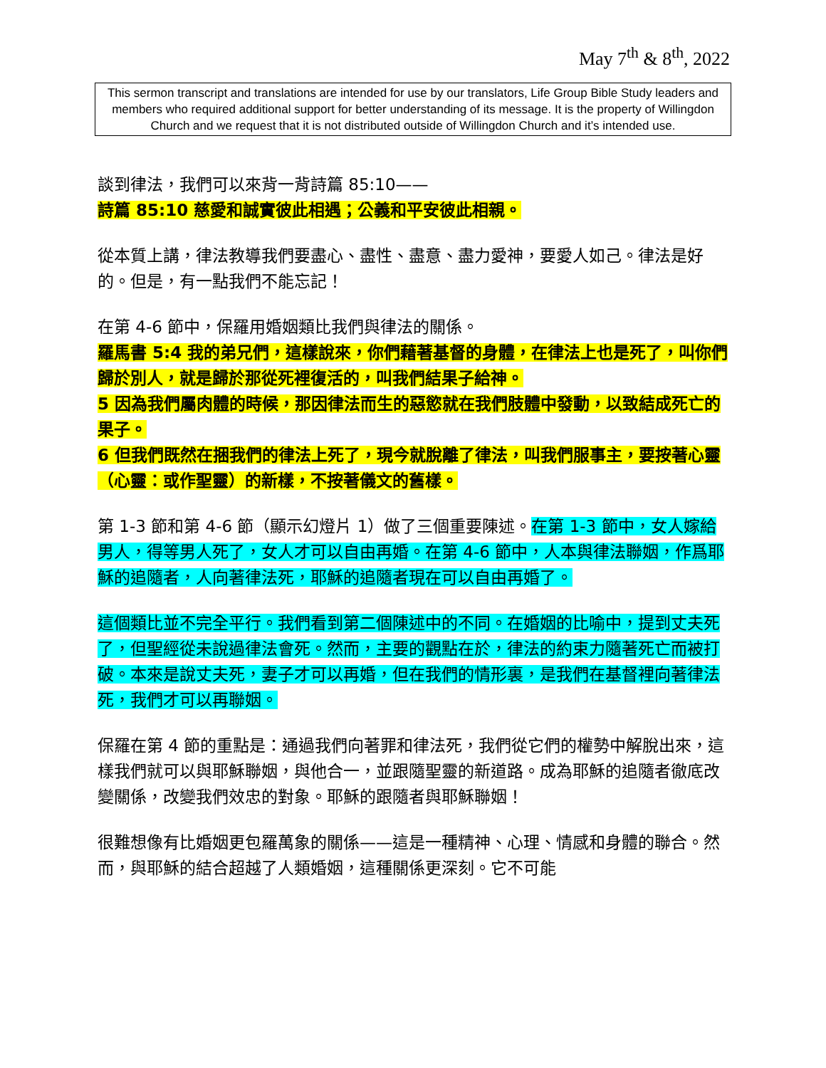May 7<sup>th</sup> & 8<sup>th</sup>, 2022
This sermon transcript and translations are intended for use by our translators, Life Group Bible Study leaders and members who required additional support for better understanding of its message. It is the property of Willingdon Church and we request that it is not distributed outside of Willingdon Church and it’s intended use.
談到律法，我們可以來背一背詩篇 85:10——
詩篇 85:10 慈愛和誠實彼此相遇；公義和平安彼此相親。
從本質上講，律法教導我們要盡心、盡性、盡意、盡力愛神，要愛人如己。律法是好的。但是，有一點我們不能忘記！
在第 4-6 節中，保羅用婚姻類比我們與律法的關係。
羅馬書 5:4 我的弟兄們，這樣說來，你們藉著基督的身體，在律法上也是死了，叫你們歸於別人，就是歸於那從死裡復活的，叫我們結果子給神。
5 因為我們屬肉體的時候，那因律法而生的惡慾就在我們肢體中發動，以致結成死亡的果子。
6 但我們既然在捆我們的律法上死了，現今就脫離了律法，叫我們服事主，要按著心靈（心靈：或作聖靈）的新樣，不按著儀文的舊樣。
第 1-3 節和第 4-6 節（顯示幻燈片 1）做了三個重要陳述。在第 1-3 節中，女人嫁給男人，得等男人死了，女人才可以自由再婚。在第 4-6 節中，人本與律法聯姻，作爲耶穌的追隨者，人向著律法死，耶穌的追隨者現在可以自由再婚了。
這個類比並不完全平行。我們看到第二個陳述中的不同。在婚姻的比喻中，提到丈夫死了，但聖經從未說過律法會死。然而，主要的觀點在於，律法的約束力隨著死亡而被打破。本來是說丈夫死，妻子才可以再婚，但在我們的情形裏，是我們在基督裡向著律法死，我們才可以再聯姻。
保羅在第 4 節的重點是：通過我們向著罪和律法死，我們從它們的權勢中解脫出來，這樣我們就可以與耶穌聯姻，與他合一，並跟隨聖靈的新道路。成為耶穌的追隨者徹底改變關係，改變我們效忠的對象。耶穌的跟隨者與耶穌聯姻！
很難想像有比婚姻更包羅萬象的關係——這是一種精神、心理、情感和身體的聯合。然而，與耶穌的結合超越了人類婚姻，這種關係更深刻。它不可能